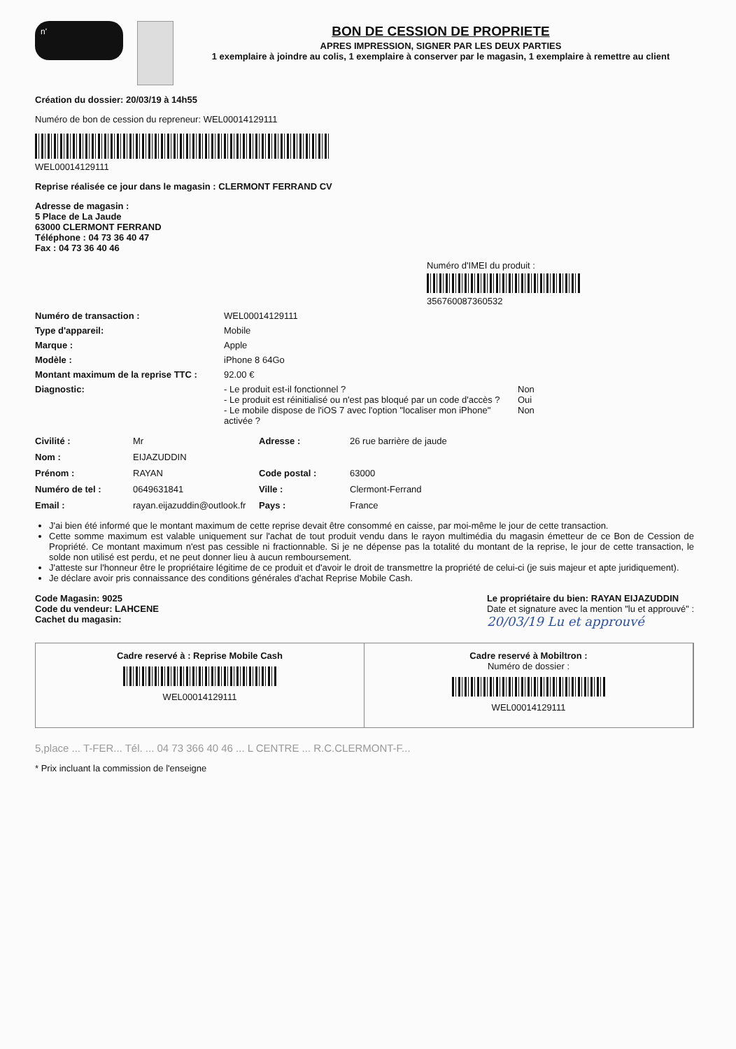n'
BON DE CESSION DE PROPRIETE
APRES IMPRESSION, SIGNER PAR LES DEUX PARTIES
1 exemplaire à joindre au colis, 1 exemplaire à conserver par le magasin, 1 exemplaire à remettre au client
Création du dossier: 20/03/19 à 14h55
Numéro de bon de cession du repreneur: WEL00014129111
WEL00014129111
Reprise réalisée ce jour dans le magasin : CLERMONT FERRAND CV
Adresse de magasin :
5 Place de La Jaude
63000 CLERMONT FERRAND
Téléphone : 04 73 36 40 47
Fax : 04 73 36 40 46
Numéro d'IMEI du produit :
356760087360532
Numéro de transaction : WEL00014129111
Type d'appareil: Mobile
Marque : Apple
Modèle : iPhone 8 64Go
Montant maximum de la reprise TTC : 92.00 €
Diagnostic: - Le produit est-il fonctionnel ?
- Le produit est réinitialisé ou n'est pas bloqué par un code d'accès ?
- Le mobile dispose de l'iOS 7 avec l'option "localiser mon iPhone" activée ? Non
Oui
Non
Civilité : Mr Adresse : 26 rue barrière de jaude Nom : EIJAZUDDIN Prénom : RAYAN Code postal : 63000 Numéro de tel : 0649631841 Ville : Clermont-Ferrand Email : rayan.eijazuddin@outlook.fr Pays : France
J'ai bien été informé que le montant maximum de cette reprise devait être consommé en caisse, par moi-même le jour de cette transaction.
Cette somme maximum est valable uniquement sur l'achat de tout produit vendu dans le rayon multimédia du magasin émetteur de ce Bon de Cession de Propriété. Ce montant maximum n'est pas cessible ni fractionnable. Si je ne dépense pas la totalité du montant de la reprise, le jour de cette transaction, le solde non utilisé est perdu, et ne peut donner lieu à aucun remboursement.
J'atteste sur l'honneur être le propriétaire légitime de ce produit et d'avoir le droit de transmettre la propriété de celui-ci (je suis majeur et apte juridiquement).
Je déclare avoir pris connaissance des conditions générales d'achat Reprise Mobile Cash.
Code Magasin: 9025
Code du vendeur: LAHCENE
Cachet du magasin:
Le propriétaire du bien: RAYAN EIJAZUDDIN
Date et signature avec la mention "lu et approuvé" :
20/03/19 Lu et approuvé
Cadre reservé à : Reprise Mobile Cash
WEL00014129111
Cadre reservé à Mobiltron :
Numéro de dossier :
WEL00014129111
5,place ... T-FER... Tél. ... 04 73 366 40 46 ... L CENTRE ... R.C.CLERMONT-F...
* Prix incluant la commission de l'enseigne